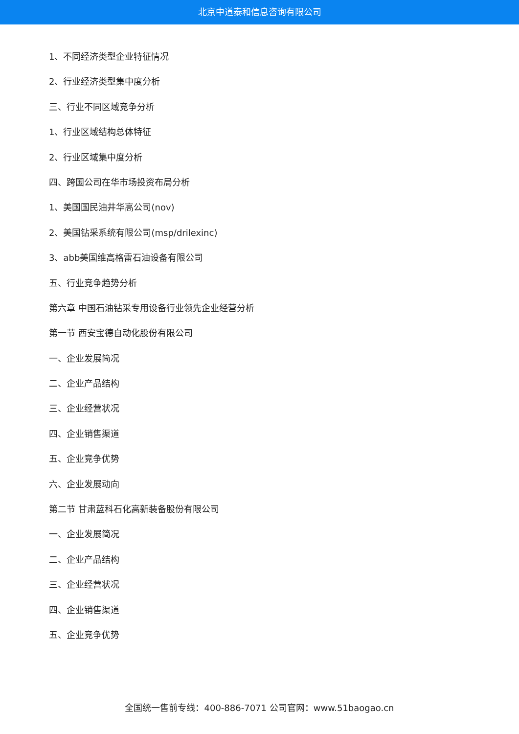北京中道泰和信息咨询有限公司
1、不同经济类型企业特征情况
2、行业经济类型集中度分析
三、行业不同区域竞争分析
1、行业区域结构总体特征
2、行业区域集中度分析
四、跨国公司在华市场投资布局分析
1、美国国民油井华高公司(nov)
2、美国钻采系统有限公司(msp/drilexinc)
3、abb美国维高格雷石油设备有限公司
五、行业竞争趋势分析
第六章 中国石油钻采专用设备行业领先企业经营分析
第一节 西安宝德自动化股份有限公司
一、企业发展简况
二、企业产品结构
三、企业经营状况
四、企业销售渠道
五、企业竞争优势
六、企业发展动向
第二节 甘肃蓝科石化高新装备股份有限公司
一、企业发展简况
二、企业产品结构
三、企业经营状况
四、企业销售渠道
五、企业竞争优势
全国统一售前专线：400-886-7071 公司官网：www.51baogao.cn